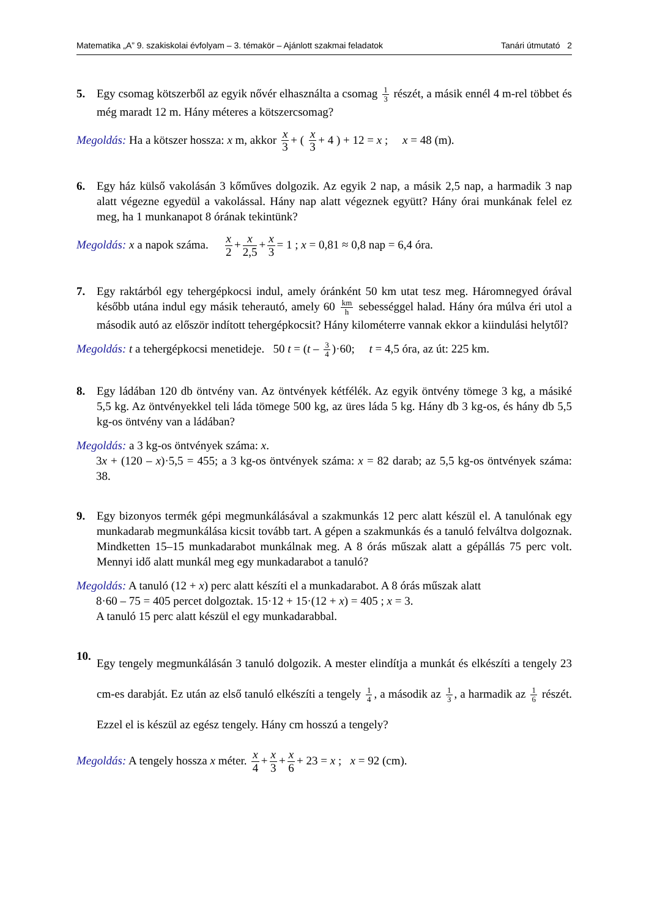Matematika „A” 9. szakiskolai évfolyam – 3. témakör – Ajánlott szakmai feladatok Tanári útmutató 2
5. Egy csomag kötszerből az egyik nővér elhasználta a csomag 1 3 részét, a másik ennél 4 m-rel többet és még maradt 12 m. Hány méteres a kötszercsomag?
Megoldás: Ha a kötszer hossza: x m, akkor x 3 + ( x 3 + 4 ) + 12 = x ; x = 48 (m).
6. Egy ház külső vakolásán 3 kőműves dolgozik. Az egyik 2 nap, a másik 2,5 nap, a harmadik 3 nap alatt végezne egyedül a vakolással. Hány nap alatt végeznek együtt? Hány órai munkának felel ez meg, ha 1 munkanapot 8 órának tekintünk?
Megoldás: x a napok száma. x 2 + x 2,5 + x 3 = 1 ; x = 0,81 ≈ 0,8 nap = 6,4 óra.
7. Egy raktárból egy tehergépkocsi indul, amely óránként 50 km utat tesz meg. Háromnegyed órával később utána indul egy másik teherautó, amely 60 km h sebességgel halad. Hány óra múlva éri utol a második autó az először indított tehergépkocsit? Hány kilométerre vannak ekkor a kiindulási helytől?
Megoldás: t a tehergépkocsi menetideje. 50 t = (t – 3 4)·60; t = 4,5 óra, az út: 225 km.
8. Egy ládában 120 db öntvény van. Az öntvények kétfélék. Az egyik öntvény tömege 3 kg, a másiké 5,5 kg. Az öntvényekkel teli láda tömege 500 kg, az üres láda 5 kg. Hány db 3 kg-os, és hány db 5,5 kg-os öntvény van a ládában?
Megoldás: a 3 kg-os öntvények száma: x.
3x + (120 – x)·5,5 = 455; a 3 kg-os öntvények száma: x = 82 darab; az 5,5 kg-os öntvények száma: 38.
9. Egy bizonyos termék gépi megmunkálásával a szakmunkás 12 perc alatt készül el. A tanulónak egy munkadarab megmunkálása kicsit tovább tart. A gépen a szakmunkás és a tanuló felváltva dolgoznak. Mindketten 15–15 munkadarabot munkálnak meg. A 8 órás műszak alatt a gépállás 75 perc volt. Mennyi idő alatt munkál meg egy munkadarabot a tanuló?
Megoldás: A tanuló (12 + x) perc alatt készíti el a munkadarabot. A 8 órás műszak alatt
8·60 – 75 = 405 percet dolgoztak. 15·12 + 15·(12 + x) = 405 ; x = 3.
A tanuló 15 perc alatt készül el egy munkadarabbal.
10.
Egy tengely megmunkálásán 3 tanuló dolgozik. A mester elindítja a munkát és elkészíti a tengely 23 cm-es darabját. Ez után az első tanuló elkészíti a tengely 1 4, a második az 1 3, a harmadik az 1 6 részét. Ezzel el is készül az egész tengely. Hány cm hosszú a tengely?
Megoldás: A tengely hossza x méter. x 4 + x 3 + x 6 + 23 = x ; x = 92 (cm).